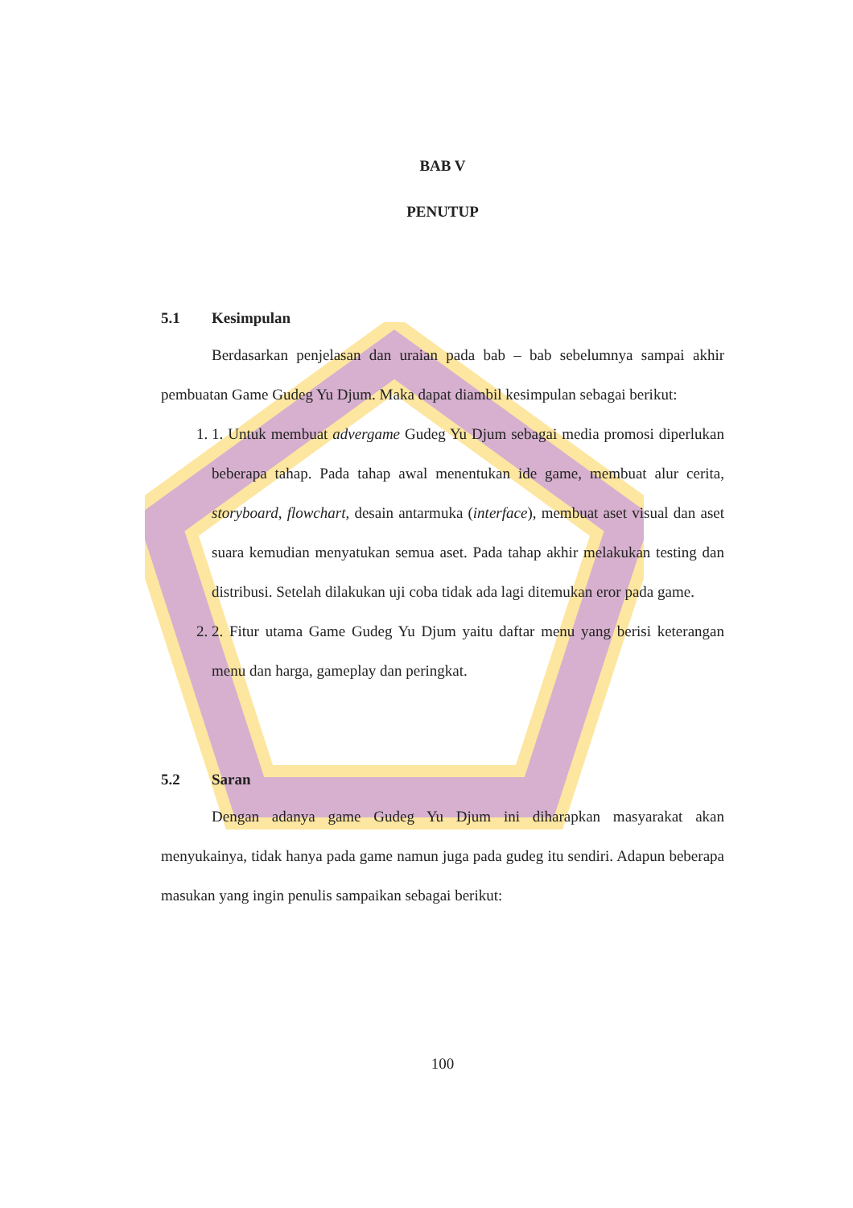BAB V
PENUTUP
5.1 Kesimpulan
Berdasarkan penjelasan dan uraian pada bab – bab sebelumnya sampai akhir pembuatan Game Gudeg Yu Djum. Maka dapat diambil kesimpulan sebagai berikut:
1. 1. Untuk membuat advergame Gudeg Yu Djum sebagai media promosi diperlukan beberapa tahap. Pada tahap awal menentukan ide game, membuat alur cerita, storyboard, flowchart, desain antarmuka (interface), membuat aset visual dan aset suara kemudian menyatukan semua aset. Pada tahap akhir melakukan testing dan distribusi. Setelah dilakukan uji coba tidak ada lagi ditemukan eror pada game.
2. 2. Fitur utama Game Gudeg Yu Djum yaitu daftar menu yang berisi keterangan menu dan harga, gameplay dan peringkat.
5.2 Saran
Dengan adanya game Gudeg Yu Djum ini diharapkan masyarakat akan menyukainya, tidak hanya pada game namun juga pada gudeg itu sendiri. Adapun beberapa masukan yang ingin penulis sampaikan sebagai berikut:
100